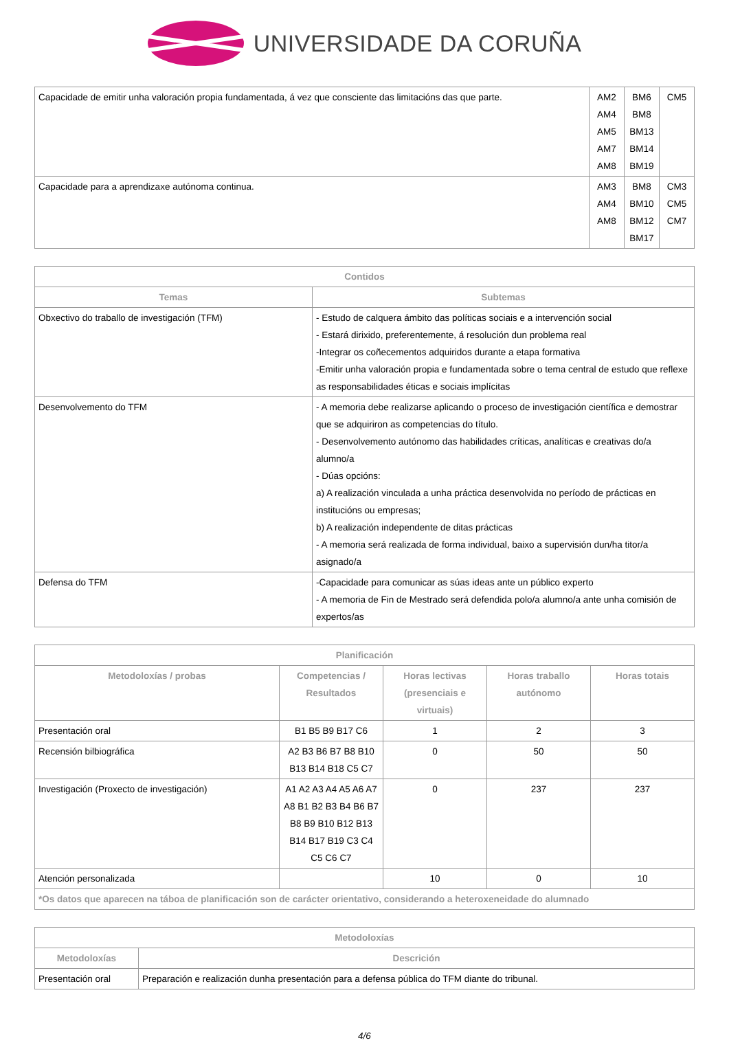UNIVERSIDADE DA CORUÑA
| Capacidade de emitir unha valoración propia fundamentada, á vez que consciente das limitacións das que parte. | AM2 AM4 AM5 AM7 AM8 | BM6 BM8 BM13 BM14 BM19 | CM5 |
| Capacidade para a aprendizaxe autónoma continua. | AM3 AM4 AM8 | BM8 BM10 BM12 BM17 | CM3 CM5 CM7 |
| Contidos | |
| --- | --- |
| Temas | Subtemas |
| Obxectivo do traballo de investigación (TFM) | - Estudo de calquera ámbito das políticas sociais e a intervención social - Estará dirixido, preferentemente, á resolución dun problema real -Integrar os coñecementos adquiridos durante a etapa formativa -Emitir unha valoración propia e fundamentada sobre o tema central de estudo que reflexe as responsabilidades éticas e sociais implícitas |
| Desenvolvemento do TFM | - A memoria debe realizarse aplicando o proceso de investigación científica e demostrar que se adquiriron as competencias do título. - Desenvolvemento autónomo das habilidades críticas, analíticas e creativas do/a alumno/a - Dúas opcións: a) A realización vinculada a unha práctica desenvolvida no período de prácticas en institucións ou empresas; b) A realización independente de ditas prácticas - A memoria será realizada de forma individual, baixo a supervisión dun/ha titor/a asignado/a |
| Defensa do TFM | -Capacidade para comunicar as súas ideas ante un público experto - A memoria de Fin de Mestrado será defendida polo/a alumno/a ante unha comisión de expertos/as |
| Planificación | | | | |
| --- | --- | --- | --- | --- |
| Metodoloxías / probas | Competencias / Resultados | Horas lectivas (presenciais e virtuais) | Horas traballo autónomo | Horas totais |
| Presentación oral | B1 B5 B9 B17 C6 | 1 | 2 | 3 |
| Recensión bilbiográfica | A2 B3 B6 B7 B8 B10 B13 B14 B18 C5 C7 | 0 | 50 | 50 |
| Investigación (Proxecto de investigación) | A1 A2 A3 A4 A5 A6 A7 A8 B1 B2 B3 B4 B6 B7 B8 B9 B10 B12 B13 B14 B17 B19 C3 C4 C5 C6 C7 | 0 | 237 | 237 |
| Atención personalizada | | 10 | 0 | 10 |
| *Os datos que aparecen na táboa de planificación son de carácter orientativo, considerando a heteroxeneidade do alumnado | | | | |
| Metodoloxías | |
| --- | --- |
| Metodoloxías | Descrición |
| Presentación oral | Preparación e realización dunha presentación para a defensa pública do TFM diante do tribunal. |
4/6